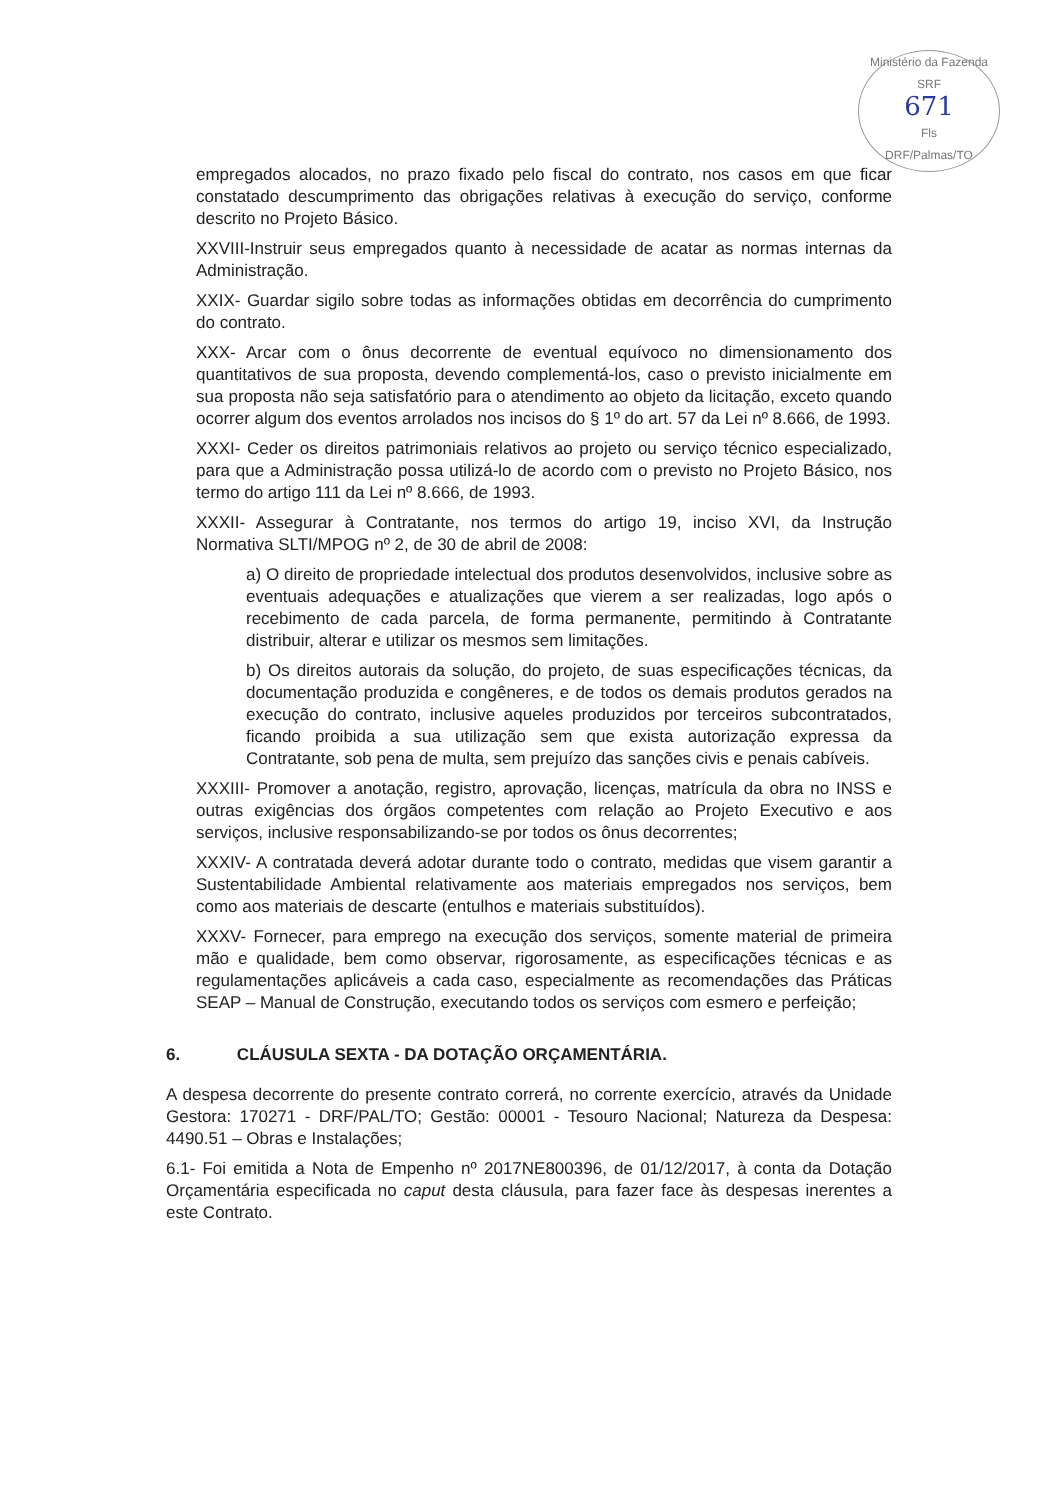Ministério da Fazenda
SRF
671
Fls
DRF/Palmas/TO
empregados alocados, no prazo fixado pelo fiscal do contrato, nos casos em que ficar constatado descumprimento das obrigações relativas à execução do serviço, conforme descrito no Projeto Básico.
XXVIII-Instruir seus empregados quanto à necessidade de acatar as normas internas da Administração.
XXIX- Guardar sigilo sobre todas as informações obtidas em decorrência do cumprimento do contrato.
XXX- Arcar com o ônus decorrente de eventual equívoco no dimensionamento dos quantitativos de sua proposta, devendo complementá-los, caso o previsto inicialmente em sua proposta não seja satisfatório para o atendimento ao objeto da licitação, exceto quando ocorrer algum dos eventos arrolados nos incisos do § 1º do art. 57 da Lei nº 8.666, de 1993.
XXXI- Ceder os direitos patrimoniais relativos ao projeto ou serviço técnico especializado, para que a Administração possa utilizá-lo de acordo com o previsto no Projeto Básico, nos termo do artigo 111 da Lei nº 8.666, de 1993.
XXXII- Assegurar à Contratante, nos termos do artigo 19, inciso XVI, da Instrução Normativa SLTI/MPOG nº 2, de 30 de abril de 2008:
a) O direito de propriedade intelectual dos produtos desenvolvidos, inclusive sobre as eventuais adequações e atualizações que vierem a ser realizadas, logo após o recebimento de cada parcela, de forma permanente, permitindo à Contratante distribuir, alterar e utilizar os mesmos sem limitações.
b) Os direitos autorais da solução, do projeto, de suas especificações técnicas, da documentação produzida e congêneres, e de todos os demais produtos gerados na execução do contrato, inclusive aqueles produzidos por terceiros subcontratados, ficando proibida a sua utilização sem que exista autorização expressa da Contratante, sob pena de multa, sem prejuízo das sanções civis e penais cabíveis.
XXXIII- Promover a anotação, registro, aprovação, licenças, matrícula da obra no INSS e outras exigências dos órgãos competentes com relação ao Projeto Executivo e aos serviços, inclusive responsabilizando-se por todos os ônus decorrentes;
XXXIV- A contratada deverá adotar durante todo o contrato, medidas que visem garantir a Sustentabilidade Ambiental relativamente aos materiais empregados nos serviços, bem como aos materiais de descarte (entulhos e materiais substituídos).
XXXV- Fornecer, para emprego na execução dos serviços, somente material de primeira mão e qualidade, bem como observar, rigorosamente, as especificações técnicas e as regulamentações aplicáveis a cada caso, especialmente as recomendações das Práticas SEAP – Manual de Construção, executando todos os serviços com esmero e perfeição;
6. CLÁUSULA SEXTA - DA DOTAÇÃO ORÇAMENTÁRIA.
A despesa decorrente do presente contrato correrá, no corrente exercício, através da Unidade Gestora: 170271 - DRF/PAL/TO; Gestão: 00001 - Tesouro Nacional; Natureza da Despesa: 4490.51 – Obras e Instalações;
6.1- Foi emitida a Nota de Empenho nº 2017NE800396, de 01/12/2017, à conta da Dotação Orçamentária especificada no caput desta cláusula, para fazer face às despesas inerentes a este Contrato.